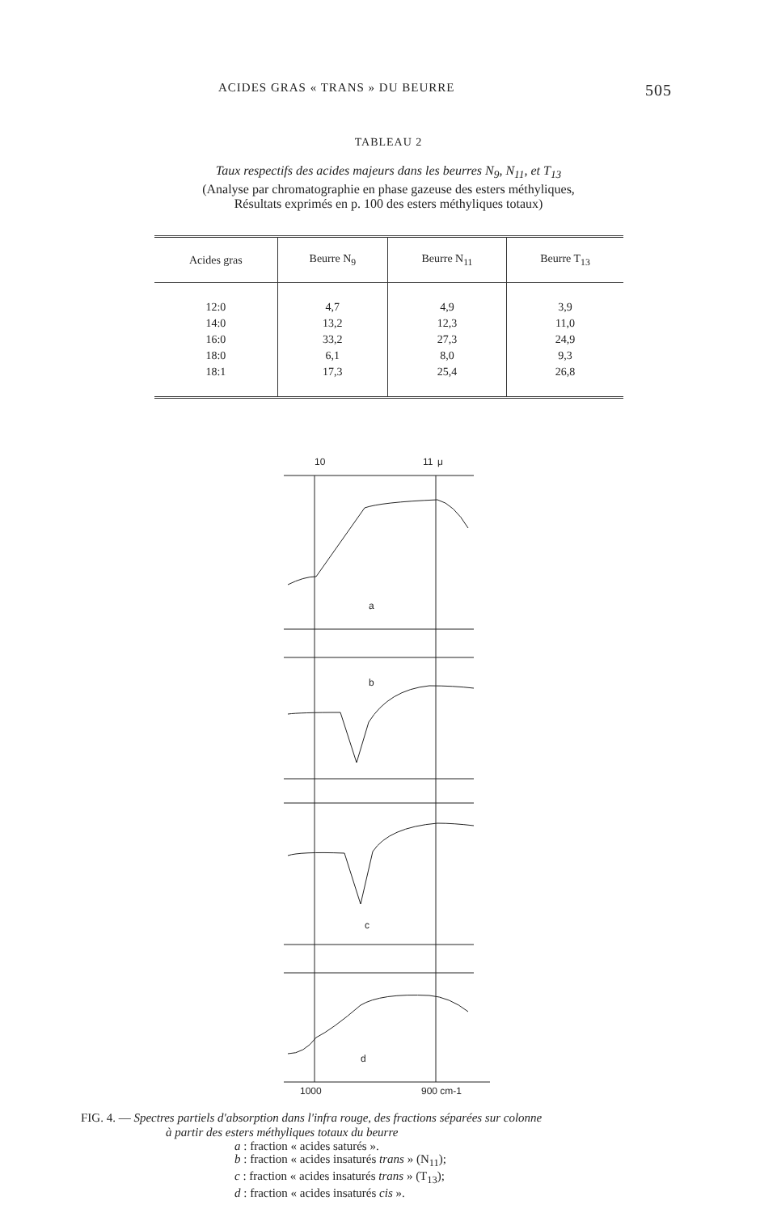ACIDES GRAS « TRANS » DU BEURRE 505
TABLEAU 2
Taux respectifs des acides majeurs dans les beurres N<sub>9</sub>, N<sub>11</sub>, et T<sub>13</sub>
(Analyse par chromatographie en phase gazeuse des esters méthyliques,
Résultats exprimés en p. 100 des esters méthyliques totaux)
| Acides gras | Beurre N<sub>9</sub> | Beurre N<sub>11</sub> | Beurre T<sub>13</sub> |
| --- | --- | --- | --- |
| 12:0 14:0 16:0 18:0 18:1 | 4,7 13,2 33,2 6,1 17,3 | 4,9 12,3 27,3 8,0 25,4 | 3,9 11,0 24,9 9,3 26,8 |
10
11
μ
a
b
c
d
1000
900 cm-1
FIG. 4. — Spectres partiels d'absorption dans l'infra rouge, des fractions séparées sur colonne
à partir des esters méthyliques totaux du beurre
a : fraction « acides saturés ».
b : fraction « acides insaturés trans » (N<sub>11</sub>);
c : fraction « acides insaturés trans » (T<sub>13</sub>);
d : fraction « acides insaturés cis ».